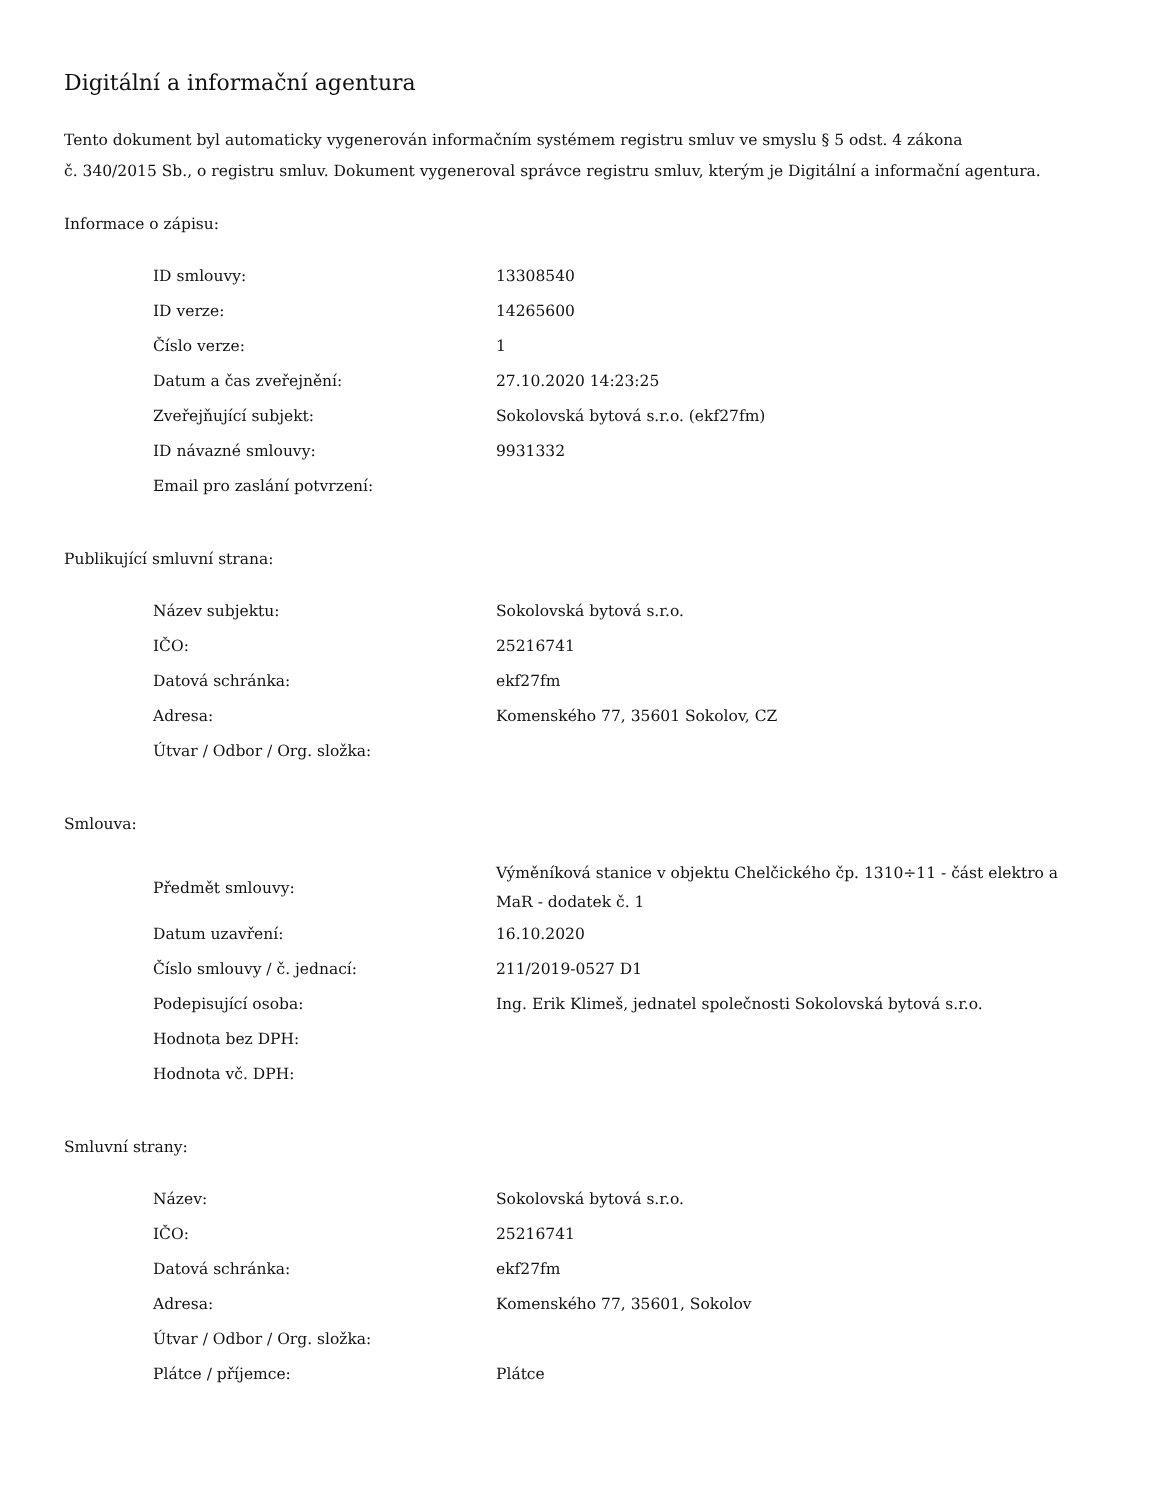Digitální a informační agentura
Tento dokument byl automaticky vygenerován informačním systémem registru smluv ve smyslu § 5 odst. 4 zákona
č. 340/2015 Sb., o registru smluv. Dokument vygeneroval správce registru smluv, kterým je Digitální a informační agentura.
Informace o zápisu:
| ID smlouvy: | 13308540 |
| ID verze: | 14265600 |
| Číslo verze: | 1 |
| Datum a čas zveřejnění: | 27.10.2020 14:23:25 |
| Zveřejňující subjekt: | Sokolovská bytová s.r.o. (ekf27fm) |
| ID návazné smlouvy: | 9931332 |
| Email pro zaslání potvrzení: | |
Publikující smluvní strana:
| Název subjektu: | Sokolovská bytová s.r.o. |
| IČO: | 25216741 |
| Datová schránka: | ekf27fm |
| Adresa: | Komenského 77, 35601 Sokolov, CZ |
| Útvar / Odbor / Org. složka: | |
Smlouva:
| Předmět smlouvy: | Výměníková stanice v objektu Chelčického čp. 1310÷11 - část elektro a MaR - dodatek č. 1 |
| Datum uzavření: | 16.10.2020 |
| Číslo smlouvy / č. jednací: | 211/2019-0527 D1 |
| Podepisující osoba: | Ing. Erik Klimeš, jednatel společnosti Sokolovská bytová s.r.o. |
| Hodnota bez DPH: | |
| Hodnota vč. DPH: | |
Smluvní strany:
| Název: | Sokolovská bytová s.r.o. |
| IČO: | 25216741 |
| Datová schránka: | ekf27fm |
| Adresa: | Komenského 77, 35601, Sokolov |
| Útvar / Odbor / Org. složka: | |
| Plátce / příjemce: | Plátce |